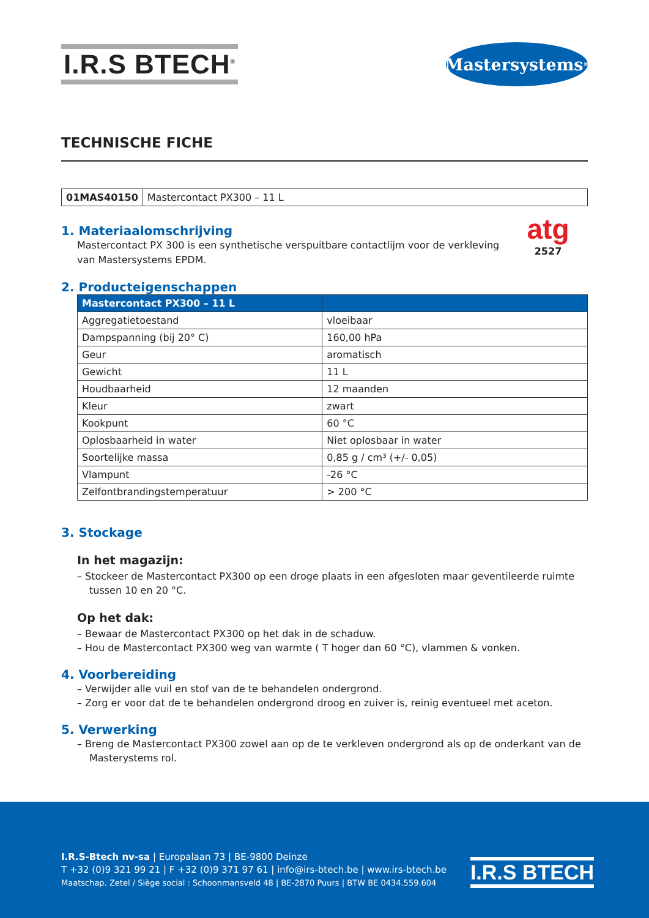I.R.S BTECH<sup>®</sup>
Mastersystems<sup>®</sup>
TECHNISCHE FICHE
| 01MAS40150 | Mastercontact PX300 – 11 L |
atg
2527
1. Materiaalomschrijving
Mastercontact PX 300 is een synthetische verspuitbare contactlijm voor de verkleving
van Mastersystems EPDM.
2. Producteigenschappen
| Mastercontact PX300 – 11 L | |
| --- | --- |
| Aggregatietoestand | vloeibaar |
| Dampspanning (bij 20° C) | 160,00 hPa |
| Geur | aromatisch |
| Gewicht | 11 L |
| Houdbaarheid | 12 maanden |
| Kleur | zwart |
| Kookpunt | 60 °C |
| Oplosbaarheid in water | Niet oplosbaar in water |
| Soortelijke massa | 0,85 g / cm³ (+/- 0,05) |
| Vlampunt | -26 °C |
| Zelfontbrandingstemperatuur | > 200 °C |
3. Stockage
In het magazijn:
– Stockeer de Mastercontact PX300 op een droge plaats in een afgesloten maar geventileerde ruimte tussen 10 en 20 °C.
Op het dak:
– Bewaar de Mastercontact PX300 op het dak in de schaduw.
– Hou de Mastercontact PX300 weg van warmte ( T hoger dan 60 °C), vlammen & vonken.
4. Voorbereiding
– Verwijder alle vuil en stof van de te behandelen ondergrond.
– Zorg er voor dat de te behandelen ondergrond droog en zuiver is, reinig eventueel met aceton.
5. Verwerking
– Breng de Mastercontact PX300 zowel aan op de te verkleven ondergrond als op de onderkant van de Masterystems rol.
I.R.S-Btech nv-sa | Europalaan 73 | BE-9800 Deinze
T +32 (0)9 321 99 21 | F +32 (0)9 371 97 61 | info@irs-btech.be | www.irs-btech.be
Maatschap. Zetel / Siège social : Schoonmansveld 48 | BE-2870 Puurs | BTW BE 0434.559.604
I.R.S BTECH